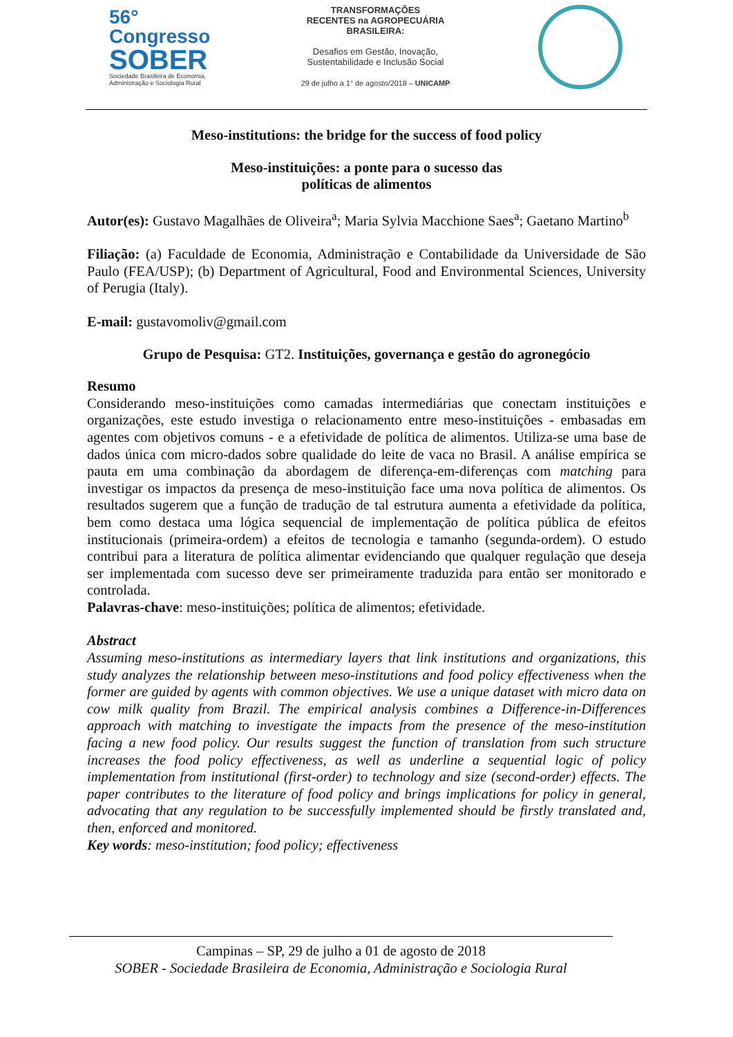56° Congresso
SOBER
Sociedade Brasileira de Economia, Administração e Sociologia Rural
TRANSFORMAÇÕES
RECENTES na AGROPECUÁRIA
BRASILEIRA:
Desafios em Gestão, Inovação,
Sustentabilidade e Inclusão Social
29 de julho a 1° de agosto/2018 – UNICAMP
Meso-institutions: the bridge for the success of food policy
Meso-instituições: a ponte para o sucesso das
políticas de alimentos
Autor(es): Gustavo Magalhães de Oliveira<sup>a</sup>; Maria Sylvia Macchione Saes<sup>a</sup>; Gaetano Martino<sup>b</sup>
Filiação: (a) Faculdade de Economia, Administração e Contabilidade da Universidade de São Paulo (FEA/USP); (b) Department of Agricultural, Food and Environmental Sciences, University of Perugia (Italy).
E-mail: gustavomoliv@gmail.com
Grupo de Pesquisa: GT2. Instituições, governança e gestão do agronegócio
Resumo
Considerando meso-instituições como camadas intermediárias que conectam instituições e organizações, este estudo investiga o relacionamento entre meso-instituições - embasadas em agentes com objetivos comuns - e a efetividade de política de alimentos. Utiliza-se uma base de dados única com micro-dados sobre qualidade do leite de vaca no Brasil. A análise empírica se pauta em uma combinação da abordagem de diferença-em-diferenças com matching para investigar os impactos da presença de meso-instituição face uma nova política de alimentos. Os resultados sugerem que a função de tradução de tal estrutura aumenta a efetividade da política, bem como destaca uma lógica sequencial de implementação de política pública de efeitos institucionais (primeira-ordem) a efeitos de tecnologia e tamanho (segunda-ordem). O estudo contribui para a literatura de política alimentar evidenciando que qualquer regulação que deseja ser implementada com sucesso deve ser primeiramente traduzida para então ser monitorado e controlada.
Palavras-chave: meso-instituições; política de alimentos; efetividade.
Abstract
Assuming meso-institutions as intermediary layers that link institutions and organizations, this study analyzes the relationship between meso-institutions and food policy effectiveness when the former are guided by agents with common objectives. We use a unique dataset with micro data on cow milk quality from Brazil. The empirical analysis combines a Difference-in-Differences approach with matching to investigate the impacts from the presence of the meso-institution facing a new food policy. Our results suggest the function of translation from such structure increases the food policy effectiveness, as well as underline a sequential logic of policy implementation from institutional (first-order) to technology and size (second-order) effects. The paper contributes to the literature of food policy and brings implications for policy in general, advocating that any regulation to be successfully implemented should be firstly translated and, then, enforced and monitored.
Key words: meso-institution; food policy; effectiveness
Campinas – SP, 29 de julho a 01 de agosto de 2018
SOBER - Sociedade Brasileira de Economia, Administração e Sociologia Rural